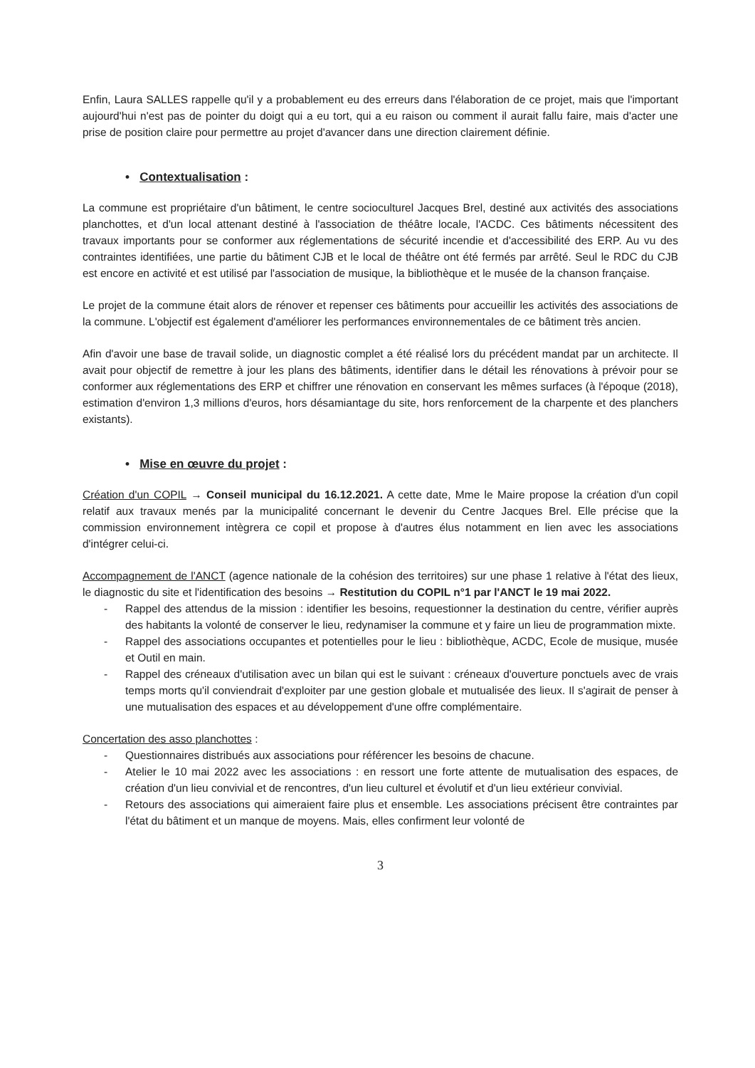Enfin, Laura SALLES rappelle qu'il y a probablement eu des erreurs dans l'élaboration de ce projet, mais que l'important aujourd'hui n'est pas de pointer du doigt qui a eu tort, qui a eu raison ou comment il aurait fallu faire, mais d'acter une prise de position claire pour permettre au projet d'avancer dans une direction clairement définie.
• Contextualisation :
La commune est propriétaire d'un bâtiment, le centre socioculturel Jacques Brel, destiné aux activités des associations planchottes, et d'un local attenant destiné à l'association de théâtre locale, l'ACDC. Ces bâtiments nécessitent des travaux importants pour se conformer aux réglementations de sécurité incendie et d'accessibilité des ERP. Au vu des contraintes identifiées, une partie du bâtiment CJB et le local de théâtre ont été fermés par arrêté. Seul le RDC du CJB est encore en activité et est utilisé par l'association de musique, la bibliothèque et le musée de la chanson française.
Le projet de la commune était alors de rénover et repenser ces bâtiments pour accueillir les activités des associations de la commune. L'objectif est également d'améliorer les performances environnementales de ce bâtiment très ancien.
Afin d'avoir une base de travail solide, un diagnostic complet a été réalisé lors du précédent mandat par un architecte. Il avait pour objectif de remettre à jour les plans des bâtiments, identifier dans le détail les rénovations à prévoir pour se conformer aux réglementations des ERP et chiffrer une rénovation en conservant les mêmes surfaces (à l'époque (2018), estimation d'environ 1,3 millions d'euros, hors désamiantage du site, hors renforcement de la charpente et des planchers existants).
• Mise en œuvre du projet :
Création d'un COPIL → Conseil municipal du 16.12.2021. A cette date, Mme le Maire propose la création d'un copil relatif aux travaux menés par la municipalité concernant le devenir du Centre Jacques Brel. Elle précise que la commission environnement intègrera ce copil et propose à d'autres élus notamment en lien avec les associations d'intégrer celui-ci.
Accompagnement de l'ANCT (agence nationale de la cohésion des territoires) sur une phase 1 relative à l'état des lieux, le diagnostic du site et l'identification des besoins → Restitution du COPIL n°1 par l'ANCT le 19 mai 2022.
- Rappel des attendus de la mission : identifier les besoins, requestionner la destination du centre, vérifier auprès des habitants la volonté de conserver le lieu, redynamiser la commune et y faire un lieu de programmation mixte.
- Rappel des associations occupantes et potentielles pour le lieu : bibliothèque, ACDC, Ecole de musique, musée et Outil en main.
- Rappel des créneaux d'utilisation avec un bilan qui est le suivant : créneaux d'ouverture ponctuels avec de vrais temps morts qu'il conviendrait d'exploiter par une gestion globale et mutualisée des lieux. Il s'agirait de penser à une mutualisation des espaces et au développement d'une offre complémentaire.
Concertation des asso planchottes :
- Questionnaires distribués aux associations pour référencer les besoins de chacune.
- Atelier le 10 mai 2022 avec les associations : en ressort une forte attente de mutualisation des espaces, de création d'un lieu convivial et de rencontres, d'un lieu culturel et évolutif et d'un lieu extérieur convivial.
- Retours des associations qui aimeraient faire plus et ensemble. Les associations précisent être contraintes par l'état du bâtiment et un manque de moyens. Mais, elles confirment leur volonté de
3